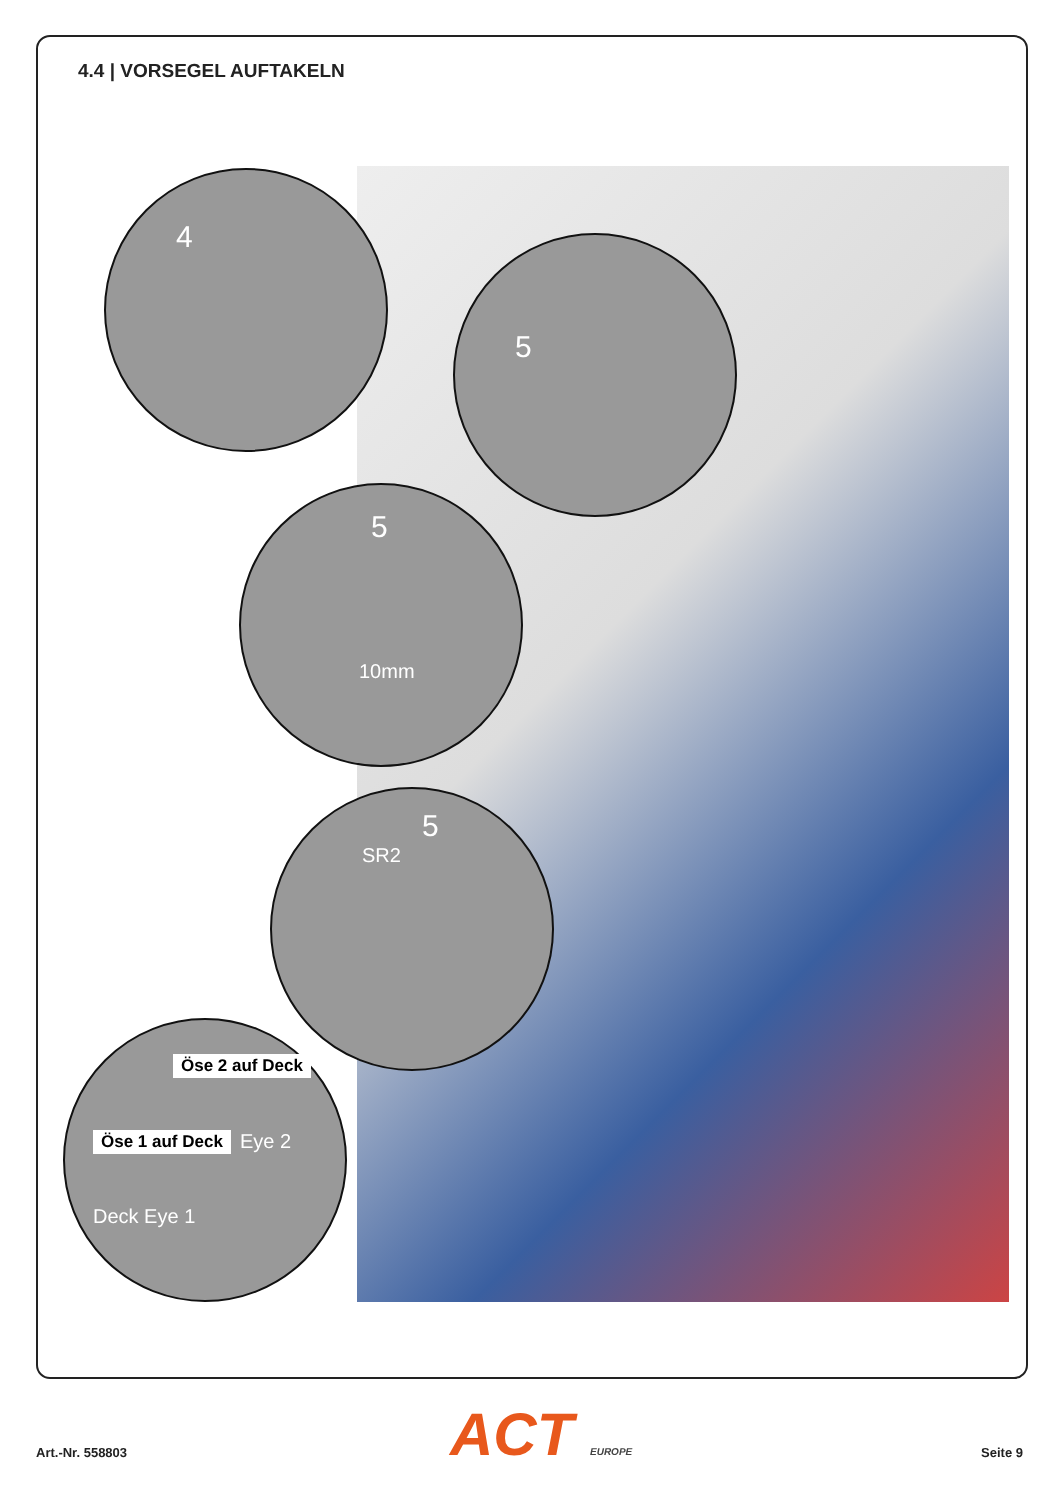4.4 | VORSEGEL AUFTAKELN
4
5
5
10mm
5
SR2
Öse 2 auf Deck
Öse 1 auf Deck Eye 2
Deck Eye 1
Art.-Nr. 558803 ACT EUROPE Seite 9